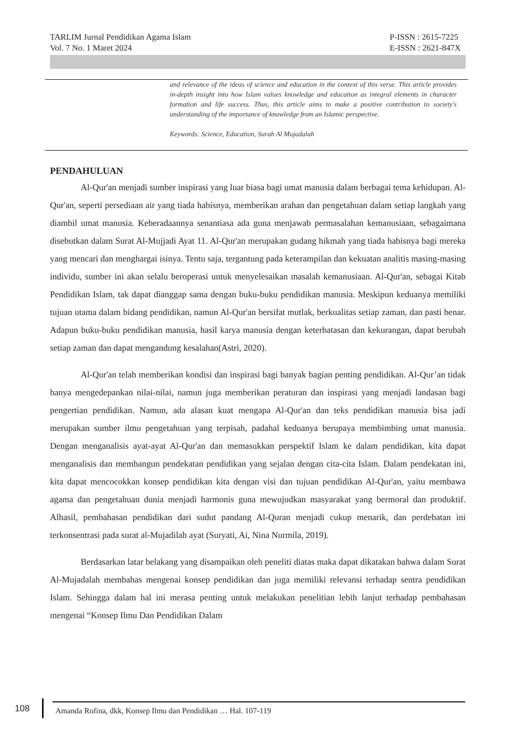TARLIM Jurnal Pendidikan Agama Islam
Vol. 7 No. 1 Maret 2024
P-ISSN : 2615-7225
E-ISSN : 2621-847X
and relevance of the ideas of science and education in the context of this verse. This article provides in-depth insight into how Islam values knowledge and education as integral elements in character formation and life success. Thus, this article aims to make a positive contribution to society's understanding of the importance of knowledge from an Islamic perspective.
Keywords: Science, Education, Surah Al Mujadalah
PENDAHULUAN
Al-Qur'an menjadi sumber inspirasi yang luar biasa bagi umat manusia dalam berbagai tema kehidupan. Al-Qur'an, seperti persediaan air yang tiada habisnya, memberikan arahan dan pengetahuan dalam setiap langkah yang diambil umat manusia. Keberadaannya senantiasa ada guna menjawab permasalahan kemanusiaan, sebagaimana disebutkan dalam Surat Al-Mujjadi Ayat 11. Al-Qur'an merupakan gudang hikmah yang tiada habisnya bagi mereka yang mencari dan menghargai isinya. Tentu saja, tergantung pada keterampilan dan kekuatan analitis masing-masing individu, sumber ini akan selalu beroperasi untuk menyelesaikan masalah kemanusiaan. Al-Qur'an, sebagai Kitab Pendidikan Islam, tak dapat dianggap sama dengan buku-buku pendidikan manusia. Meskipun keduanya memiliki tujuan utama dalam bidang pendidikan, namun Al-Qur'an bersifat mutlak, berkualitas setiap zaman, dan pasti benar. Adapun buku-buku pendidikan manusia, hasil karya manusia dengan keterbatasan dan kekurangan, dapat berubah setiap zaman dan dapat mengandung kesalahan(Astri, 2020).
Al-Qur'an telah memberikan kondisi dan inspirasi bagi banyak bagian penting pendidikan. Al-Qur’an tidak hanya mengedepankan nilai-nilai, namun juga memberikan peraturan dan inspirasi yang menjadi landasan bagi pengertian pendidikan. Namun, ada alasan kuat mengapa Al-Qur'an dan teks pendidikan manusia bisa jadi merupakan sumber ilmu pengetahuan yang terpisah, padahal keduanya berupaya membimbing umat manusia. Dengan menganalisis ayat-ayat Al-Qur'an dan memasukkan perspektif Islam ke dalam pendidikan, kita dapat menganalisis dan membangun pendekatan pendidikan yang sejalan dengan cita-cita Islam. Dalam pendekatan ini, kita dapat mencocokkan konsep pendidikan kita dengan visi dan tujuan pendidikan Al-Qur'an, yaitu membawa agama dan pengetahuan dunia menjadi harmonis guna mewujudkan masyarakat yang bermoral dan produktif. Alhasil, pembahasan pendidikan dari sudut pandang Al-Quran menjadi cukup menarik, dan perdebatan ini terkonsentrasi pada surat al-Mujadilah ayat (Suryati, Ai, Nina Nurmila, 2019).
Berdasarkan latar belakang yang disampaikan oleh peneliti diatas maka dapat dikatakan bahwa dalam Surat Al-Mujadalah membahas mengenai konsep pendidikan dan juga memiliki relevansi terhadap sentra pendidikan Islam. Sehingga dalam hal ini merasa penting untuk melakukan penelitian lebih lanjut terhadap pembahasan mengenai “Konsep Ilmu Dan Pendidikan Dalam
108
Amanda Rofina, dkk, Konsep Ilmu dan Pendidikan … Hal. 107-119